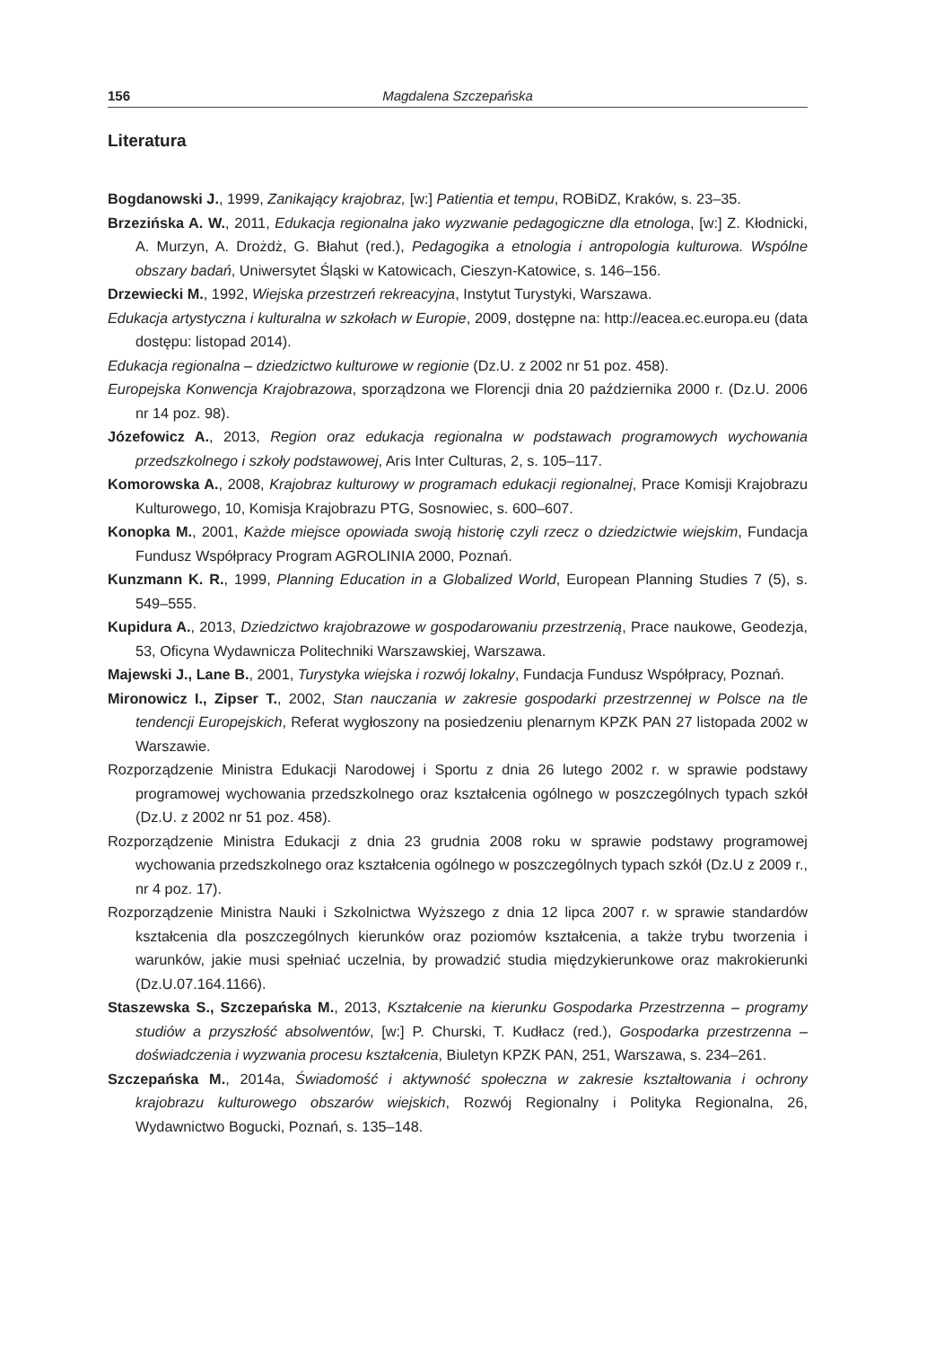156 Magdalena Szczepańska
Literatura
Bogdanowski J., 1999, Zanikający krajobraz, [w:] Patientia et tempu, ROBiDZ, Kraków, s. 23–35.
Brzezińska A. W., 2011, Edukacja regionalna jako wyzwanie pedagogiczne dla etnologa, [w:] Z. Kłodnicki, A. Murzyn, A. Drożdż, G. Błahut (red.), Pedagogika a etnologia i antropologia kulturowa. Wspólne obszary badań, Uniwersytet Śląski w Katowicach, Cieszyn-Katowice, s. 146–156.
Drzewiecki M., 1992, Wiejska przestrzeń rekreacyjna, Instytut Turystyki, Warszawa.
Edukacja artystyczna i kulturalna w szkołach w Europie, 2009, dostępne na: http://eacea.ec.europa.eu (data dostępu: listopad 2014).
Edukacja regionalna – dziedzictwo kulturowe w regionie (Dz.U. z 2002 nr 51 poz. 458).
Europejska Konwencja Krajobrazowa, sporządzona we Florencji dnia 20 października 2000 r. (Dz.U. 2006 nr 14 poz. 98).
Józefowicz A., 2013, Region oraz edukacja regionalna w podstawach programowych wychowania przedszkolnego i szkoły podstawowej, Aris Inter Culturas, 2, s. 105–117.
Komorowska A., 2008, Krajobraz kulturowy w programach edukacji regionalnej, Prace Komisji Krajobrazu Kulturowego, 10, Komisja Krajobrazu PTG, Sosnowiec, s. 600–607.
Konopka M., 2001, Każde miejsce opowiada swoją historię czyli rzecz o dziedzictwie wiejskim, Fundacja Fundusz Współpracy Program AGROLINIA 2000, Poznań.
Kunzmann K. R., 1999, Planning Education in a Globalized World, European Planning Studies 7 (5), s. 549–555.
Kupidura A., 2013, Dziedzictwo krajobrazowe w gospodarowaniu przestrzenią, Prace naukowe, Geodezja, 53, Oficyna Wydawnicza Politechniki Warszawskiej, Warszawa.
Majewski J., Lane B., 2001, Turystyka wiejska i rozwój lokalny, Fundacja Fundusz Współpracy, Poznań.
Mironowicz I., Zipser T., 2002, Stan nauczania w zakresie gospodarki przestrzennej w Polsce na tle tendencji Europejskich, Referat wygłoszony na posiedzeniu plenarnym KPZK PAN 27 listopada 2002 w Warszawie.
Rozporządzenie Ministra Edukacji Narodowej i Sportu z dnia 26 lutego 2002 r. w sprawie podstawy programowej wychowania przedszkolnego oraz kształcenia ogólnego w poszczególnych typach szkół (Dz.U. z 2002 nr 51 poz. 458).
Rozporządzenie Ministra Edukacji z dnia 23 grudnia 2008 roku w sprawie podstawy programowej wychowania przedszkolnego oraz kształcenia ogólnego w poszczególnych typach szkół (Dz.U z 2009 r., nr 4 poz. 17).
Rozporządzenie Ministra Nauki i Szkolnictwa Wyższego z dnia 12 lipca 2007 r. w sprawie standardów kształcenia dla poszczególnych kierunków oraz poziomów kształcenia, a także trybu tworzenia i warunków, jakie musi spełniać uczelnia, by prowadzić studia międzykierunkowe oraz makrokierunki (Dz.U.07.164.1166).
Staszewska S., Szczepańska M., 2013, Kształcenie na kierunku Gospodarka Przestrzenna – programy studiów a przyszłość absolwentów, [w:] P. Churski, T. Kudłacz (red.), Gospodarka przestrzenna – doświadczenia i wyzwania procesu kształcenia, Biuletyn KPZK PAN, 251, Warszawa, s. 234–261.
Szczepańska M., 2014a, Świadomość i aktywność społeczna w zakresie kształtowania i ochrony krajobrazu kulturowego obszarów wiejskich, Rozwój Regionalny i Polityka Regionalna, 26, Wydawnictwo Bogucki, Poznań, s. 135–148.